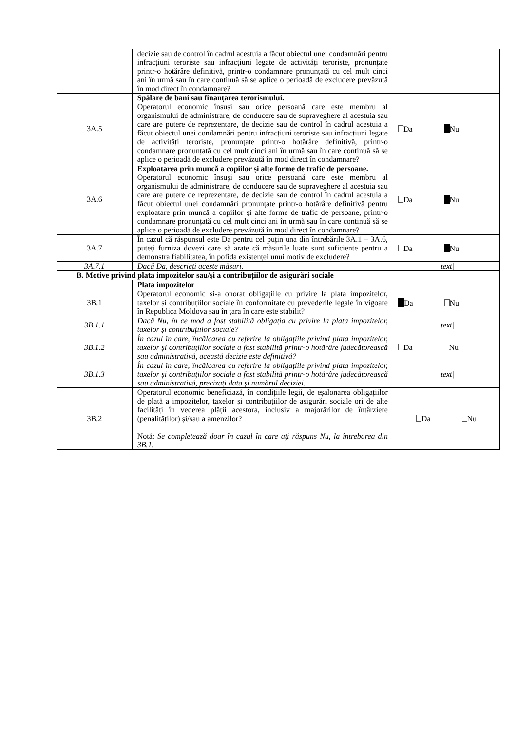| | decizie sau de control în cadrul acestuia a făcut obiectul unei condamnări pentru infracțiuni teroriste sau infracțiuni legate de activități teroriste, pronunțate printr-o hotărâre definitivă, printr-o condamnare pronunțată cu cel mult cinci ani în urmă sau în care continuă să se aplice o perioadă de excludere prevăzută în mod direct în condamnare? | |
| 3A.5 | Spălare de bani sau finanțarea terorismului. Operatorul economic însuși sau orice persoană care este membru al organismului de administrare, de conducere sau de supraveghere al acestuia sau care are putere de reprezentare, de decizie sau de control în cadrul acestuia a făcut obiectul unei condamnări pentru infracțiuni teroriste sau infracțiuni legate de activități teroriste, pronunțate printr-o hotărâre definitivă, printr-o condamnare pronunțată cu cel mult cinci ani în urmă sau în care continuă să se aplice o perioadă de excludere prevăzută în mod direct în condamnare? | Da Nu |
| 3A.6 | Exploatarea prin muncă a copiilor și alte forme de trafic de persoane. Operatorul economic însuși sau orice persoană care este membru al organismului de administrare, de conducere sau de supraveghere al acestuia sau care are putere de reprezentare, de decizie sau de control în cadrul acestuia a făcut obiectul unei condamnări pronunțate printr-o hotărâre definitivă pentru exploatare prin muncă a copiilor și alte forme de trafic de persoane, printr-o condamnare pronunțată cu cel mult cinci ani în urmă sau în care continuă să se aplice o perioadă de excludere prevăzută în mod direct în condamnare? | Da Nu |
| 3A.7 | În cazul că răspunsul este Da pentru cel puțin una din întrebările 3A.1 – 3A.6, puteți furniza dovezi care să arate că măsurile luate sunt suficiente pentru a demonstra fiabilitatea, în pofida existenței unui motiv de excludere? | Da Nu |
| 3A.7.1 | Dacă Da, descrieți aceste măsuri. | /text/ |
| B. Motive privind plata impozitelor sau/și a contribuțiilor de asigurări sociale | | |
| | Plata impozitelor | |
| 3B.1 | Operatorul economic și-a onorat obligațiile cu privire la plata impozitelor, taxelor și contribuțiilor sociale în conformitate cu prevederile legale în vigoare în Republica Moldova sau în țara în care este stabilit? | Da Nu |
| 3B.1.1 | Dacă Nu, în ce mod a fost stabilită obligația cu privire la plata impozitelor, taxelor și contribuțiilor sociale? | /text/ |
| 3B.1.2 | În cazul în care, încălcarea cu referire la obligațiile privind plata impozitelor, taxelor și contribuțiilor sociale a fost stabilită printr-o hotărâre judecătorească sau administrativă, această decizie este definitivă? | Da Nu |
| 3B.1.3 | În cazul în care, încălcarea cu referire la obligațiile privind plata impozitelor, taxelor și contribuțiilor sociale a fost stabilită printr-o hotărâre judecătorească sau administrativă, precizați data și numărul deciziei. | /text/ |
| 3B.2 | Operatorul economic beneficiază, în condițiile legii, de eșalonarea obligațiilor de plată a impozitelor, taxelor și contribuțiilor de asigurări sociale ori de alte facilități în vederea plății acestora, inclusiv a majorărilor de întârziere (penalităților) și/sau a amenzilor? Notă: Se completează doar în cazul în care ați răspuns Nu, la întrebarea din 3B.1. | Da Nu |